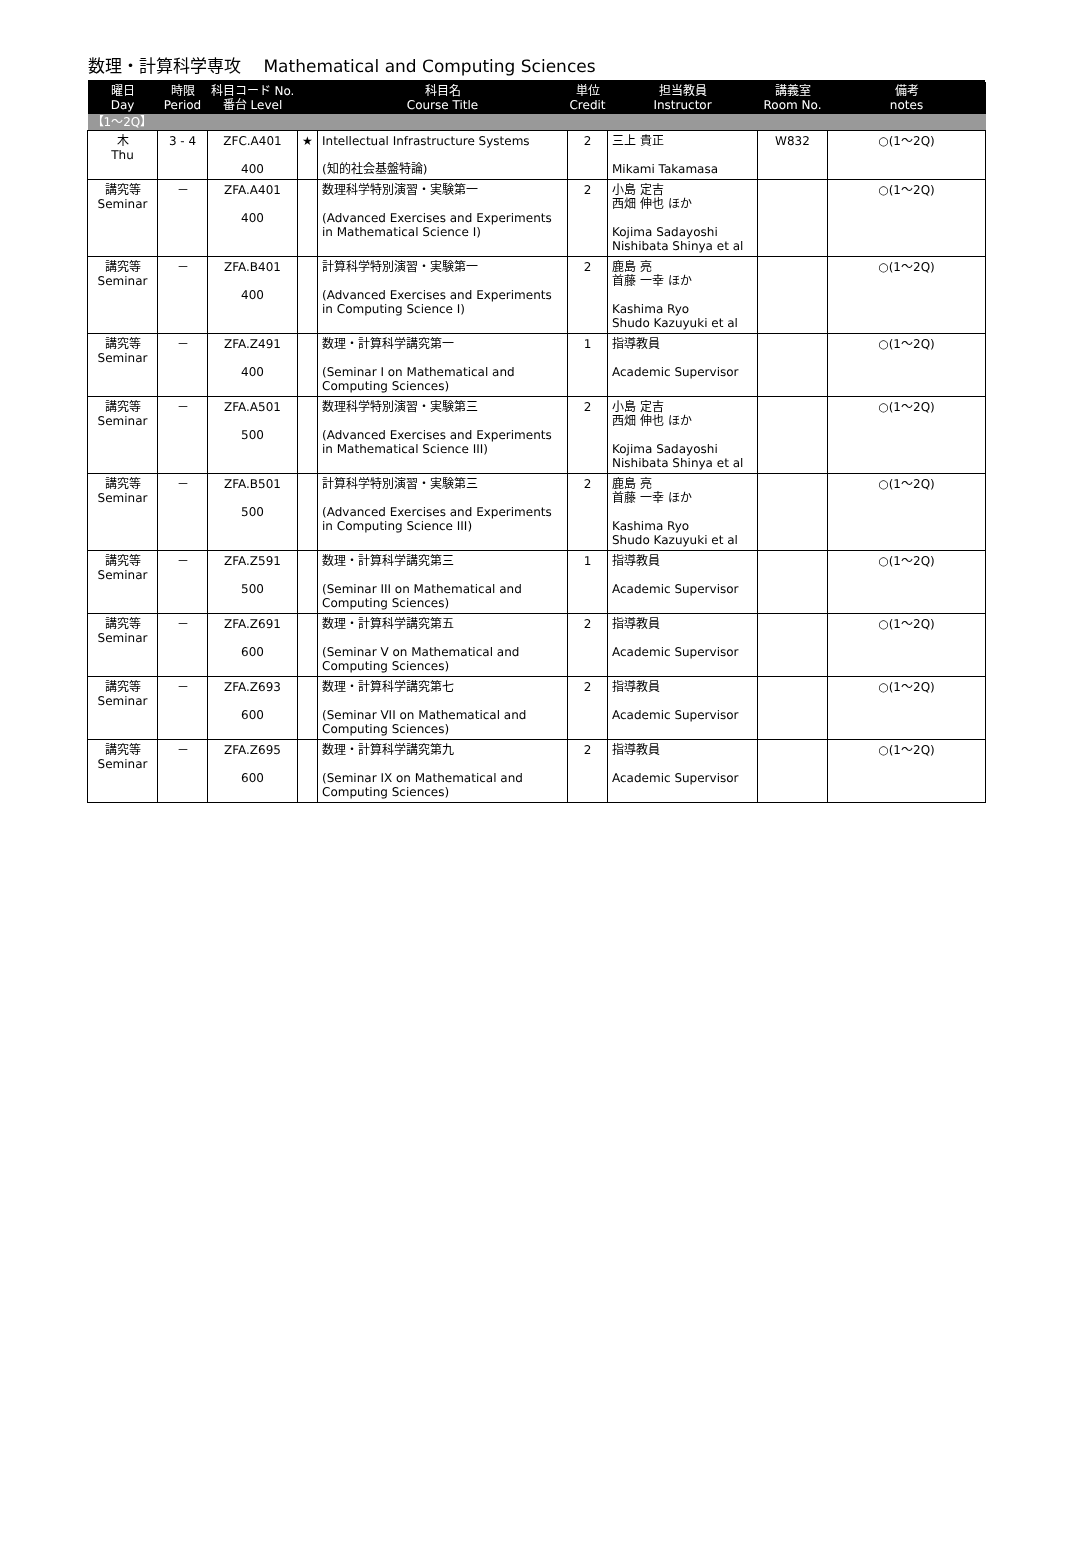数理・計算科学専攻　 Mathematical and Computing Sciences
| 曜日 Day | 時限 Period | 科目コード No. 番台 Level | | 科目名 Course Title | 単位 Credit | 担当教員 Instructor | 講義室 Room No. | 備考 notes |
| --- | --- | --- | --- | --- | --- | --- | --- | --- |
| 【1～2Q】 | | | | | | | | |
| 木 Thu | 3 - 4 | ZFC.A401 400 | ★ | Intellectual Infrastructure Systems (知的社会基盤特論) | 2 | 三上 貴正 Mikami Takamasa | W832 | ○(1～2Q) |
| 講究等 Seminar | － | ZFA.A401 400 | | 数理科学特別演習・実験第一 (Advanced Exercises and Experiments in Mathematical Science I) | 2 | 小島 定吉 西畑 伸也 ほか Kojima Sadayoshi Nishibata Shinya et al | | ○(1～2Q) |
| 講究等 Seminar | － | ZFA.B401 400 | | 計算科学特別演習・実験第一 (Advanced Exercises and Experiments in Computing Science I) | 2 | 鹿島 亮 首藤 一幸 ほか Kashima Ryo Shudo Kazuyuki et al | | ○(1～2Q) |
| 講究等 Seminar | － | ZFA.Z491 400 | | 数理・計算科学講究第一 (Seminar I on Mathematical and Computing Sciences) | 1 | 指導教員 Academic Supervisor | | ○(1～2Q) |
| 講究等 Seminar | － | ZFA.A501 500 | | 数理科学特別演習・実験第三 (Advanced Exercises and Experiments in Mathematical Science III) | 2 | 小島 定吉 西畑 伸也 ほか Kojima Sadayoshi Nishibata Shinya et al | | ○(1～2Q) |
| 講究等 Seminar | － | ZFA.B501 500 | | 計算科学特別演習・実験第三 (Advanced Exercises and Experiments in Computing Science III) | 2 | 鹿島 亮 首藤 一幸 ほか Kashima Ryo Shudo Kazuyuki et al | | ○(1～2Q) |
| 講究等 Seminar | － | ZFA.Z591 500 | | 数理・計算科学講究第三 (Seminar III on Mathematical and Computing Sciences) | 1 | 指導教員 Academic Supervisor | | ○(1～2Q) |
| 講究等 Seminar | － | ZFA.Z691 600 | | 数理・計算科学講究第五 (Seminar V on Mathematical and Computing Sciences) | 2 | 指導教員 Academic Supervisor | | ○(1～2Q) |
| 講究等 Seminar | － | ZFA.Z693 600 | | 数理・計算科学講究第七 (Seminar VII on Mathematical and Computing Sciences) | 2 | 指導教員 Academic Supervisor | | ○(1～2Q) |
| 講究等 Seminar | － | ZFA.Z695 600 | | 数理・計算科学講究第九 (Seminar IX on Mathematical and Computing Sciences) | 2 | 指導教員 Academic Supervisor | | ○(1～2Q) |